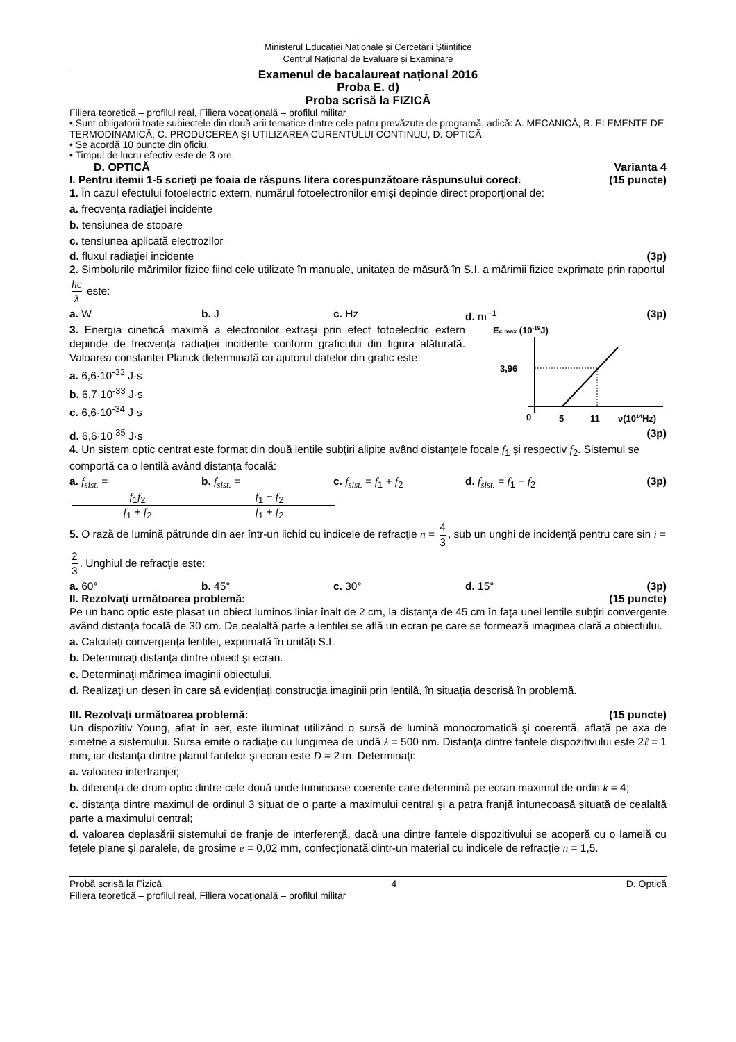Ministerul Educației Naționale și Cercetării Științifice
Centrul Naţional de Evaluare şi Examinare
Examenul de bacalaureat național 2016
Proba E. d)
Proba scrisă la FIZICĂ
Filiera teoretică – profilul real, Filiera vocaţională – profilul militar
• Sunt obligatorii toate subiectele din două arii tematice dintre cele patru prevăzute de programă, adică: A. MECANICĂ, B. ELEMENTE DE TERMODINAMICĂ, C. PRODUCEREA ŞI UTILIZAREA CURENTULUI CONTINUU, D. OPTICĂ
• Se acordă 10 puncte din oficiu.
• Timpul de lucru efectiv este de 3 ore.
D. OPTICĂ Varianta 4
I. Pentru itemii 1-5 scrieţi pe foaia de răspuns litera corespunzătoare răspunsului corect. (15 puncte)
1. În cazul efectului fotoelectric extern, numărul fotoelectronilor emiși depinde direct proporţional de:
a. frecvenţa radiaţiei incidente
b. tensiunea de stopare
c. tensiunea aplicată electrozilor
d. fluxul radiaţiei incidente (3p)
2. Simbolurile mărimilor fizice fiind cele utilizate în manuale, unitatea de măsură în S.I. a mărimii fizice exprimate prin raportul hc λ este:
a. W b. J c. Hz d. m<sup>−1</sup> (3p)
3. Energia cinetică maximă a electronilor extraşi prin efect fotoelectric extern depinde de frecvenţa radiaţiei incidente conform graficului din figura alăturată. Valoarea constantei Planck determinată cu ajutorul datelor din grafic este:
a. 6,6·10<sup>-33</sup> J·s
b. 6,7·10<sup>-33</sup> J·s
c. 6,6·10<sup>-34</sup> J·s
Ec max (10-19J)
3,96
0
5
11
ν(1014Hz)
d. 6,6·10<sup>-35</sup> J·s (3p)
4. Un sistem optic centrat este format din două lentile subțiri alipite având distanțele focale f<sub>1</sub> și respectiv f<sub>2</sub>. Sistemul se comportă ca o lentilă având distanța focală:
a. f<sub>sist.</sub> = f<sub>1</sub>f<sub>2</sub> f<sub>1</sub> + f<sub>2</sub> b. f<sub>sist.</sub> = f<sub>1</sub> − f<sub>2</sub> f<sub>1</sub> + f<sub>2</sub> c. f<sub>sist.</sub> = f<sub>1</sub> + f<sub>2</sub> d. f<sub>sist.</sub> = f<sub>1</sub> − f<sub>2</sub>
(3p)
5. O rază de lumină pătrunde din aer într-un lichid cu indicele de refracţie n = 4 3, sub un unghi de incidenţă pentru care sin i = 2 3. Unghiul de refracţie este:
a. 60° b. 45° c. 30° d. 15° (3p)
II. Rezolvaţi următoarea problemă: (15 puncte)
Pe un banc optic este plasat un obiect luminos liniar înalt de 2 cm, la distanţa de 45 cm în fața unei lentile subțiri convergente având distanţa focală de 30 cm. De cealaltă parte a lentilei se află un ecran pe care se formează imaginea clară a obiectului.
a. Calculați convergenţa lentilei, exprimată în unităţi S.I.
b. Determinaţi distanța dintre obiect și ecran.
c. Determinaţi mărimea imaginii obiectului.
d. Realizaţi un desen în care să evidenţiaţi construcţia imaginii prin lentilă, în situația descrisă în problemă.
III. Rezolvaţi următoarea problemă: (15 puncte)
Un dispozitiv Young, aflat în aer, este iluminat utilizând o sursă de lumină monocromatică şi coerentă, aflată pe axa de simetrie a sistemului. Sursa emite o radiaţie cu lungimea de undă λ = 500 nm. Distanţa dintre fantele dispozitivului este 2ℓ = 1 mm, iar distanţa dintre planul fantelor şi ecran este D = 2 m. Determinaţi:
a. valoarea interfranjei;
b. diferenţa de drum optic dintre cele două unde luminoase coerente care determină pe ecran maximul de ordin k = 4;
c. distanţa dintre maximul de ordinul 3 situat de o parte a maximului central şi a patra franjă întunecoasă situată de cealaltă parte a maximului central;
d. valoarea deplasării sistemului de franje de interferenţă, dacă una dintre fantele dispozitivului se acoperă cu o lamelă cu feţele plane şi paralele, de grosime e = 0,02 mm, confecționată dintr-un material cu indicele de refracţie n = 1,5.
Probă scrisă la Fizică 4 D. Optică
Filiera teoretică – profilul real, Filiera vocaţională – profilul militar